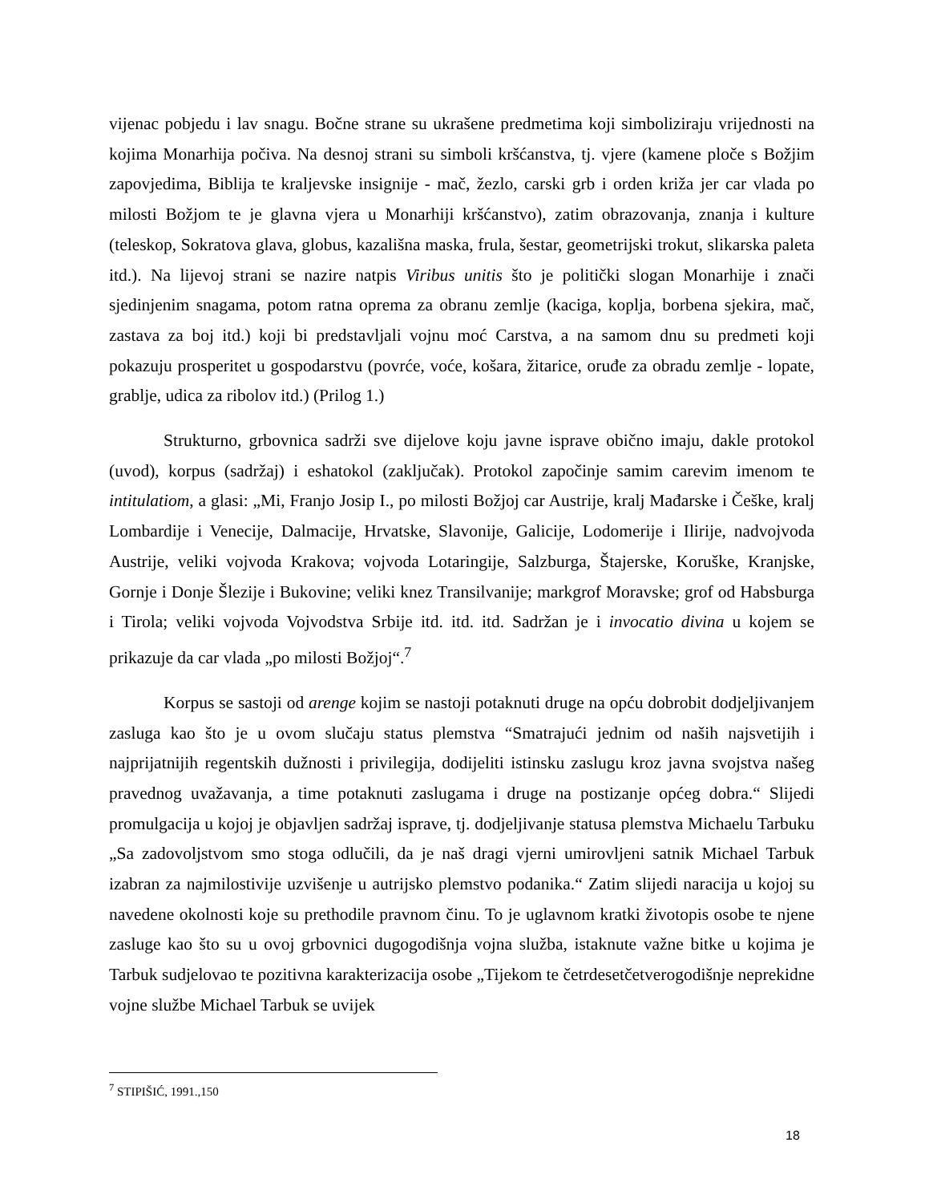vijenac pobjedu i lav snagu. Bočne strane su ukrašene predmetima koji simboliziraju vrijednosti na kojima Monarhija počiva. Na desnoj strani su simboli kršćanstva, tj. vjere (kamene ploče s Božjim zapovjedima, Biblija te kraljevske insignije - mač, žezlo, carski grb i orden križa jer car vlada po milosti Božjom te je glavna vjera u Monarhiji kršćanstvo), zatim obrazovanja, znanja i kulture (teleskop, Sokratova glava, globus, kazališna maska, frula, šestar, geometrijski trokut, slikarska paleta itd.). Na lijevoj strani se nazire natpis Viribus unitis što je politički slogan Monarhije i znači sjedinjenim snagama, potom ratna oprema za obranu zemlje (kaciga, koplja, borbena sjekira, mač, zastava za boj itd.) koji bi predstavljali vojnu moć Carstva, a na samom dnu su predmeti koji pokazuju prosperitet u gospodarstvu (povrće, voće, košara, žitarice, oruđe za obradu zemlje - lopate, grablje, udica za ribolov itd.) (Prilog 1.)
Strukturno, grbovnica sadrži sve dijelove koju javne isprave obično imaju, dakle protokol (uvod), korpus (sadržaj) i eshatokol (zaključak). Protokol započinje samim carevim imenom te intitulatiom, a glasi: „Mi, Franjo Josip I., po milosti Božjoj car Austrije, kralj Mađarske i Češke, kralj Lombardije i Venecije, Dalmacije, Hrvatske, Slavonije, Galicije, Lodomerije i Ilirije, nadvojvoda Austrije, veliki vojvoda Krakova; vojvoda Lotaringije, Salzburga, Štajerske, Koruške, Kranjske, Gornje i Donje Šlezije i Bukovine; veliki knez Transilvanije; markgrof Moravske; grof od Habsburga i Tirola; veliki vojvoda Vojvodstva Srbije itd. itd. itd. Sadržan je i invocatio divina u kojem se prikazuje da car vlada „po milosti Božjoj“.<sup>7</sup>
Korpus se sastoji od arenge kojim se nastoji potaknuti druge na opću dobrobit dodjeljivanjem zasluga kao što je u ovom slučaju status plemstva “Smatrajući jednim od naših najsvetijih i najprijatnijih regentskih dužnosti i privilegija, dodijeliti istinsku zaslugu kroz javna svojstva našeg pravednog uvažavanja, a time potaknuti zaslugama i druge na postizanje općeg dobra.“ Slijedi promulgacija u kojoj je objavljen sadržaj isprave, tj. dodjeljivanje statusa plemstva Michaelu Tarbuku „Sa zadovoljstvom smo stoga odlučili, da je naš dragi vjerni umirovljeni satnik Michael Tarbuk izabran za najmilostivije uzvišenje u autrijsko plemstvo podanika.“ Zatim slijedi naracija u kojoj su navedene okolnosti koje su prethodile pravnom činu. To je uglavnom kratki životopis osobe te njene zasluge kao što su u ovoj grbovnici dugogodišnja vojna služba, istaknute važne bitke u kojima je Tarbuk sudjelovao te pozitivna karakterizacija osobe „Tijekom te četrdesetčetverogodišnje neprekidne vojne službe Michael Tarbuk se uvijek
<sup>7</sup> STIPIŠIĆ, 1991.,150
18